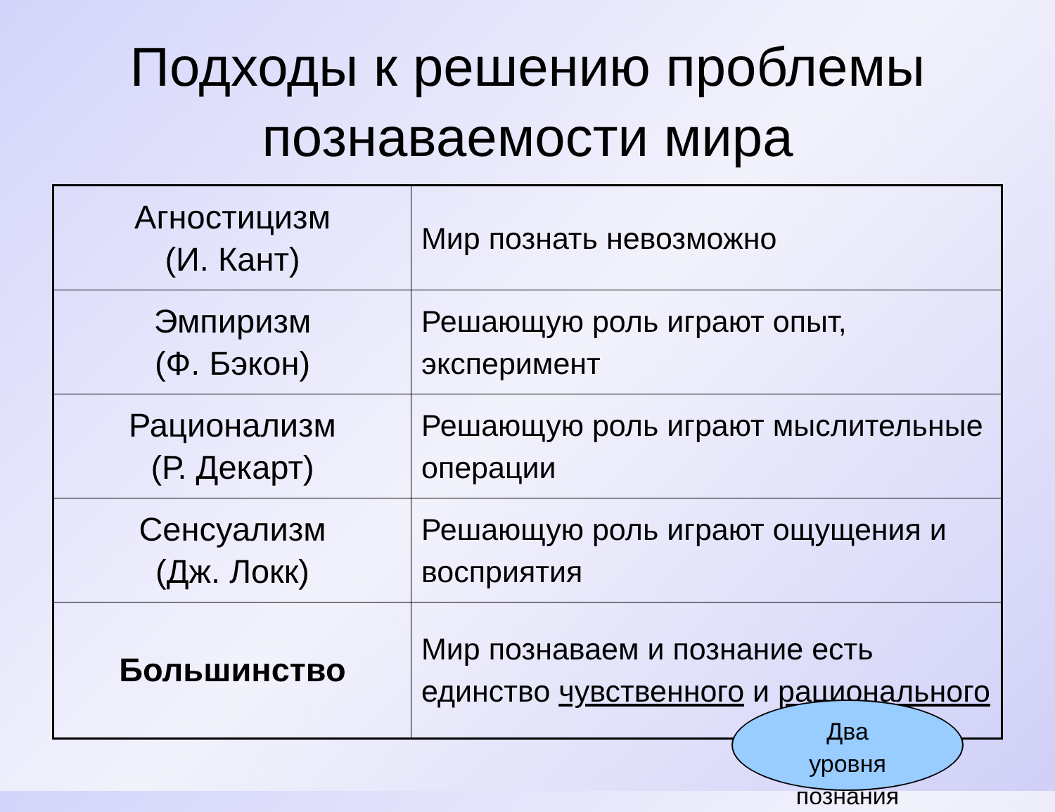Подходы к решению проблемы
познаваемости мира
| Агностицизм (И. Кант) | Мир познать невозможно |
| Эмпиризм (Ф. Бэкон) | Решающую роль играют опыт, эксперимент |
| Рационализм (Р. Декарт) | Решающую роль играют мыслительные операции |
| Сенсуализм (Дж. Локк) | Решающую роль играют ощущения и восприятия |
| Большинство | Мир познаваем и познание есть единство чувственного и рационального |
Два
уровня
познания